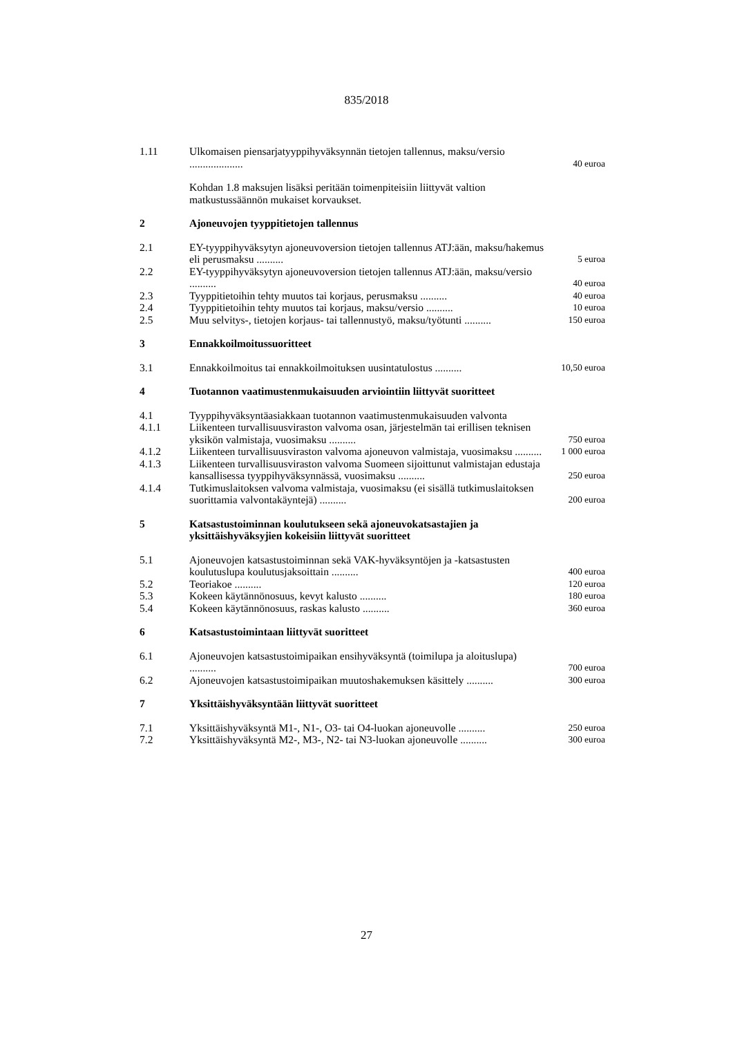835/2018
| 1.11 | Ulkomaisen piensarjatyyppihyväksynnän tietojen tallennus, maksu/versio .................... | 40 euroa |
| | Kohdan 1.8 maksujen lisäksi peritään toimenpiteisiin liittyvät valtion matkustussäännön mukaiset korvaukset. | |
| 2 | Ajoneuvojen tyyppitietojen tallennus | |
| 2.1 | EY-tyyppihyväksytyn ajoneuvoversion tietojen tallennus ATJ:ään, maksu/hakemus eli perusmaksu .......... | 5 euroa |
| 2.2 | EY-tyyppihyväksytyn ajoneuvoversion tietojen tallennus ATJ:ään, maksu/versio .......... | 40 euroa |
| 2.3 | Tyyppitietoihin tehty muutos tai korjaus, perusmaksu .......... | 40 euroa |
| 2.4 | Tyyppitietoihin tehty muutos tai korjaus, maksu/versio .......... | 10 euroa |
| 2.5 | Muu selvitys-, tietojen korjaus- tai tallennustyö, maksu/työtunti .......... | 150 euroa |
| 3 | Ennakkoilmoitussuoritteet | |
| 3.1 | Ennakkoilmoitus tai ennakkoilmoituksen uusintatulostus .......... | 10,50 euroa |
| 4 | Tuotannon vaatimustenmukaisuuden arviointiin liittyvät suoritteet | |
| 4.1 | Tyyppihyväksyntäasiakkaan tuotannon vaatimustenmukaisuuden valvonta | |
| 4.1.1 | Liikenteen turvallisuusviraston valvoma osan, järjestelmän tai erillisen teknisen yksikön valmistaja, vuosimaksu .......... | 750 euroa |
| 4.1.2 | Liikenteen turvallisuusviraston valvoma ajoneuvon valmistaja, vuosimaksu .......... | 1 000 euroa |
| 4.1.3 | Liikenteen turvallisuusviraston valvoma Suomeen sijoittunut valmistajan edustaja kansallisessa tyyppihyväksynnässä, vuosimaksu .......... | 250 euroa |
| 4.1.4 | Tutkimuslaitoksen valvoma valmistaja, vuosimaksu (ei sisällä tutkimuslaitoksen suorittamia valvontakäyntejä) .......... | 200 euroa |
| 5 | Katsastustoiminnan koulutukseen sekä ajoneuvokatsastajien ja yksittäishyväksyjien kokeisiin liittyvät suoritteet | |
| 5.1 | Ajoneuvojen katsastustoiminnan sekä VAK-hyväksyntöjen ja -katsastusten koulutuslupa koulutusjaksoittain .......... | 400 euroa |
| 5.2 | Teoriakoe .......... | 120 euroa |
| 5.3 | Kokeen käytännönosuus, kevyt kalusto .......... | 180 euroa |
| 5.4 | Kokeen käytännönosuus, raskas kalusto .......... | 360 euroa |
| 6 | Katsastustoimintaan liittyvät suoritteet | |
| 6.1 | Ajoneuvojen katsastustoimipaikan ensihyväksyntä (toimilupa ja aloituslupa) .......... | 700 euroa |
| 6.2 | Ajoneuvojen katsastustoimipaikan muutoshakemuksen käsittely .......... | 300 euroa |
| 7 | Yksittäishyväksyntään liittyvät suoritteet | |
| 7.1 | Yksittäishyväksyntä M1-, N1-, O3- tai O4-luokan ajoneuvolle .......... | 250 euroa |
| 7.2 | Yksittäishyväksyntä M2-, M3-, N2- tai N3-luokan ajoneuvolle .......... | 300 euroa |
27